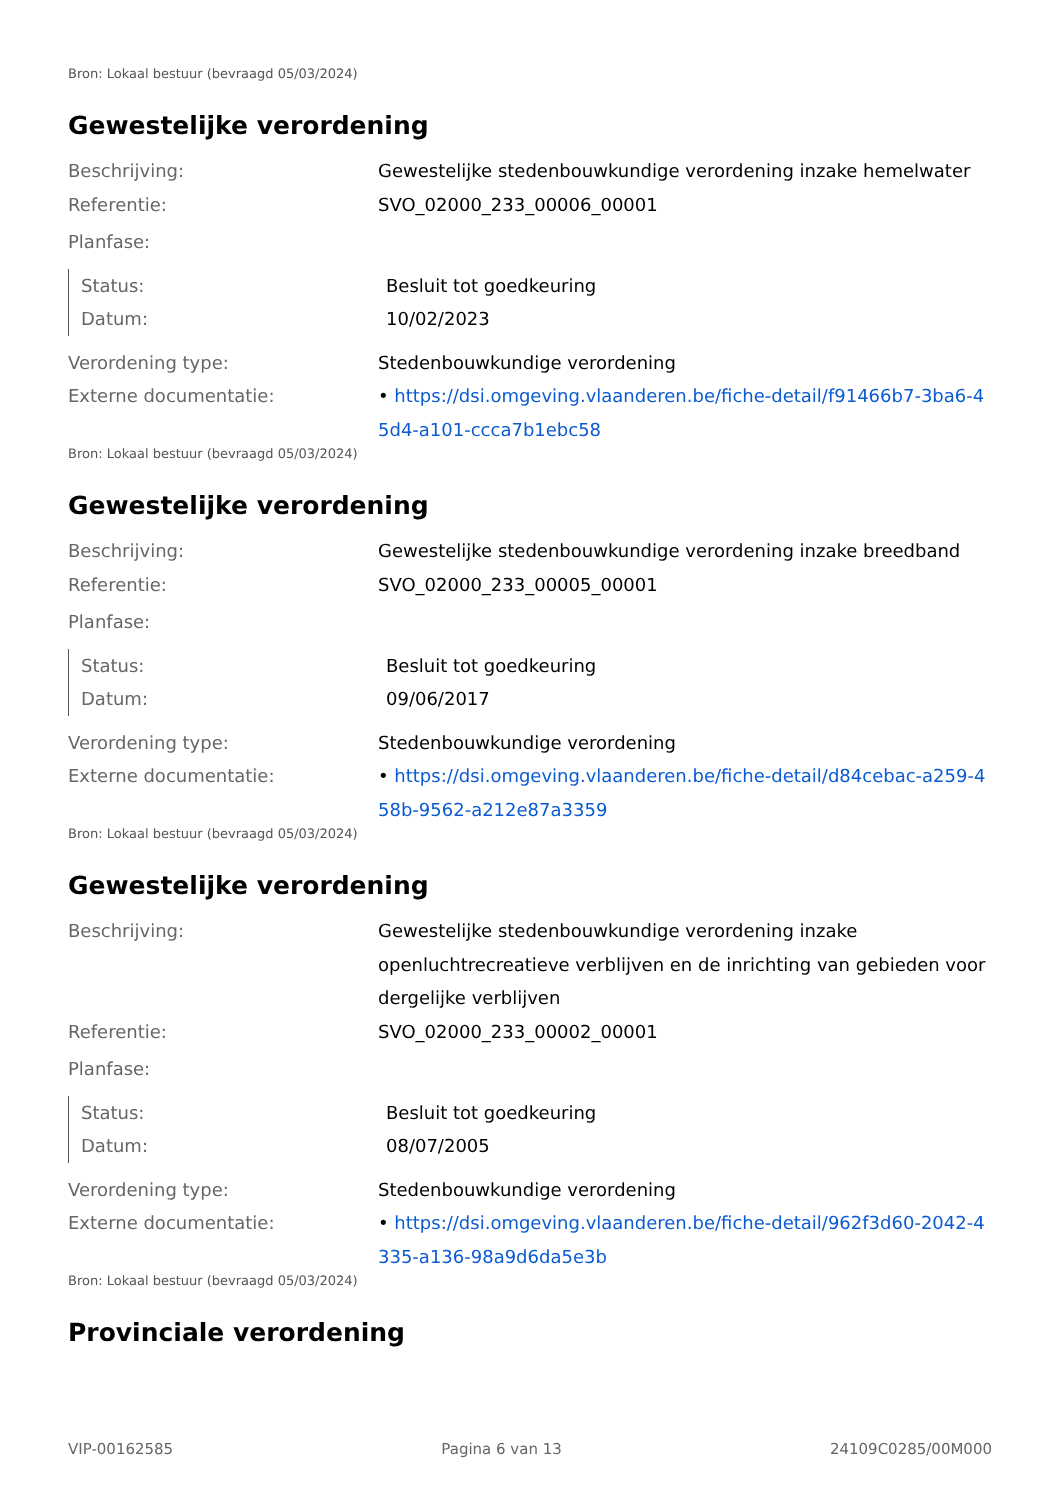Bron: Lokaal bestuur (bevraagd 05/03/2024)
Gewestelijke verordening
Beschrijving: Gewestelijke stedenbouwkundige verordening inzake hemelwater
Referentie: SVO_02000_233_00006_00001
Planfase:
Status: Besluit tot goedkeuring
Datum: 10/02/2023
Verordening type: Stedenbouwkundige verordening
Externe documentatie: • https://dsi.omgeving.vlaanderen.be/fiche-detail/f91466b7-3ba6-45d4-a101-ccca7b1ebc58
Bron: Lokaal bestuur (bevraagd 05/03/2024)
Gewestelijke verordening
Beschrijving: Gewestelijke stedenbouwkundige verordening inzake breedband
Referentie: SVO_02000_233_00005_00001
Planfase:
Status: Besluit tot goedkeuring
Datum: 09/06/2017
Verordening type: Stedenbouwkundige verordening
Externe documentatie: • https://dsi.omgeving.vlaanderen.be/fiche-detail/d84cebac-a259-458b-9562-a212e87a3359
Bron: Lokaal bestuur (bevraagd 05/03/2024)
Gewestelijke verordening
Beschrijving: Gewestelijke stedenbouwkundige verordening inzake openluchtrecreatieve verblijven en de inrichting van gebieden voor dergelijke verblijven
Referentie: SVO_02000_233_00002_00001
Planfase:
Status: Besluit tot goedkeuring
Datum: 08/07/2005
Verordening type: Stedenbouwkundige verordening
Externe documentatie: • https://dsi.omgeving.vlaanderen.be/fiche-detail/962f3d60-2042-4335-a136-98a9d6da5e3b
Bron: Lokaal bestuur (bevraagd 05/03/2024)
Provinciale verordening
VIP-00162585 Pagina 6 van 13 24109C0285/00M000